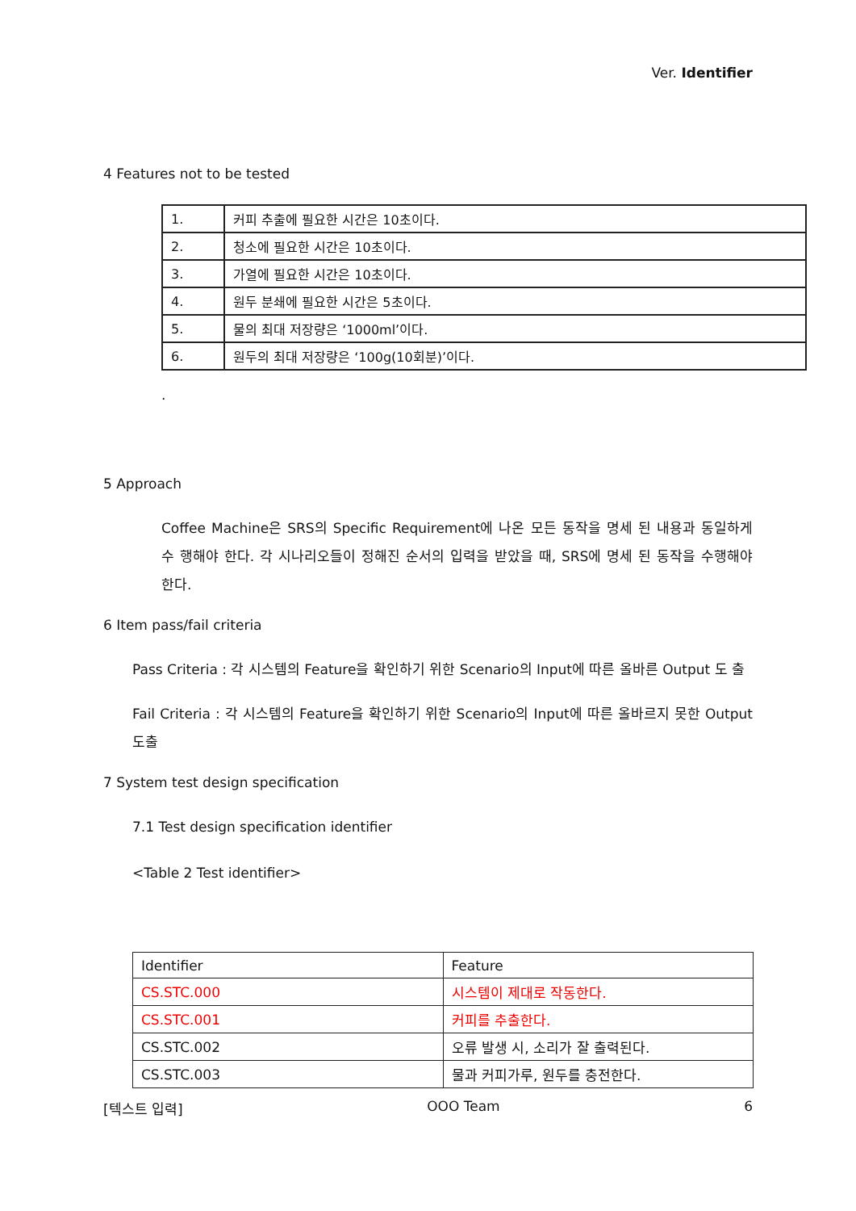Ver. Identifier
4 Features not to be tested
| 1. | 커피 추출에 필요한 시간은 10초이다. |
| 2. | 청소에 필요한 시간은 10초이다. |
| 3. | 가열에 필요한 시간은 10초이다. |
| 4. | 원두 분쇄에 필요한 시간은 5초이다. |
| 5. | 물의 최대 저장량은 ‘1000ml’이다. |
| 6. | 원두의 최대 저장량은 ‘100g(10회분)’이다. |
.
5 Approach
Coffee Machine은 SRS의 Specific Requirement에 나온 모든 동작을 명세 된 내용과 동일하게 수 행해야 한다. 각 시나리오들이 정해진 순서의 입력을 받았을 때, SRS에 명세 된 동작을 수행해야 한다.
6 Item pass/fail criteria
Pass Criteria : 각 시스템의 Feature을 확인하기 위한 Scenario의 Input에 따른 올바른 Output 도 출
Fail Criteria : 각 시스템의 Feature을 확인하기 위한 Scenario의 Input에 따른 올바르지 못한 Output 도출
7 System test design specification
7.1 Test design specification identifier
<Table 2 Test identifier>
| Identifier | Feature |
| CS.STC.000 | 시스템이 제대로 작동한다. |
| CS.STC.001 | 커피를 추출한다. |
| CS.STC.002 | 오류 발생 시, 소리가 잘 출력된다. |
| CS.STC.003 | 물과 커피가루, 원두를 충전한다. |
[텍스트 입력] OOO Team 6